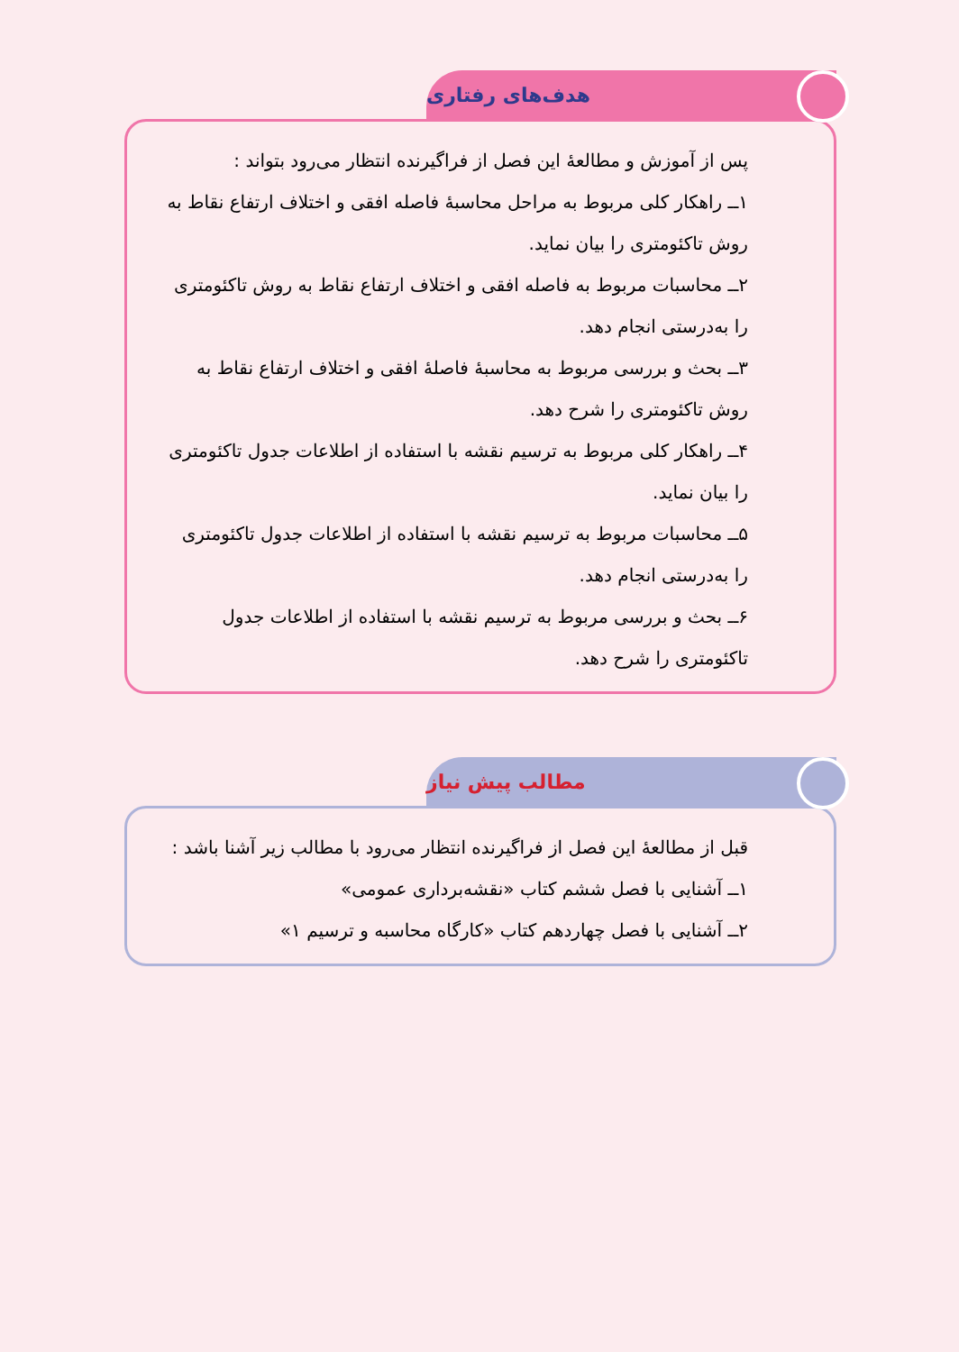هدف‌های رفتاری
پس از آموزش و مطالعهٔ این فصل از فراگیرنده انتظار می‌رود بتواند :
۱ــ راهکار کلی مربوط به مراحل محاسبهٔ فاصله افقی و اختلاف ارتفاع نقاط به روش تاکئومتری را بیان نماید.
۲ــ محاسبات مربوط به فاصله افقی و اختلاف ارتفاع نقاط به روش تاکئومتری را به‌درستی انجام دهد.
۳ــ بحث و بررسی مربوط به محاسبهٔ فاصلهٔ افقی و اختلاف ارتفاع نقاط به روش تاکئومتری را شرح دهد.
۴ــ راهکار کلی مربوط به ترسیم نقشه با استفاده از اطلاعات جدول تاکئومتری را بیان نماید.
۵ــ محاسبات مربوط به ترسیم نقشه با استفاده از اطلاعات جدول تاکئومتری را به‌درستی انجام دهد.
۶ــ بحث و بررسی مربوط به ترسیم نقشه با استفاده از اطلاعات جدول تاکئومتری را شرح دهد.
مطالب پیش نیاز
قبل از مطالعهٔ این فصل از فراگیرنده انتظار می‌رود با مطالب زیر آشنا باشد :
۱ــ آشنایی با فصل ششم کتاب «نقشه‌برداری عمومی»
۲ــ آشنایی با فصل چهاردهم کتاب «کارگاه محاسبه و ترسیم ۱»